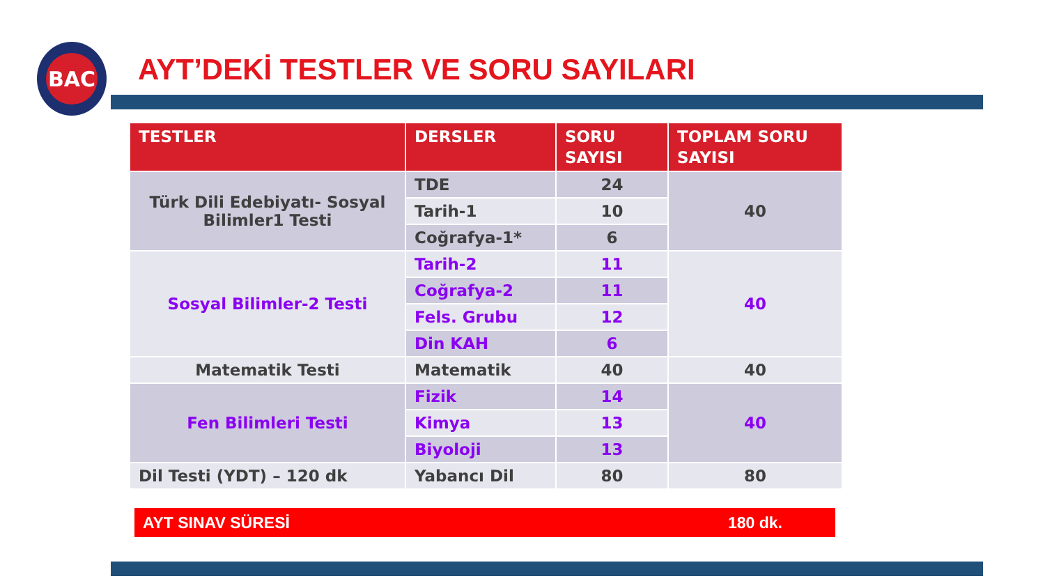BAC
AYT’DEKİ TESTLER VE SORU SAYILARI
| TESTLER | DERSLER | SORU SAYISI | TOPLAM SORU SAYISI |
| --- | --- | --- | --- |
| Türk Dili Edebiyatı- Sosyal Bilimler1 Testi | TDE | 24 | 40 |
| | Tarih-1 | 10 | |
| | Coğrafya-1* | 6 | |
| Sosyal Bilimler-2 Testi | Tarih-2 | 11 | 40 |
| | Coğrafya-2 | 11 | |
| | Fels. Grubu | 12 | |
| | Din KAH | 6 | |
| Matematik Testi | Matematik | 40 | 40 |
| Fen Bilimleri Testi | Fizik | 14 | 40 |
| | Kimya | 13 | |
| | Biyoloji | 13 | |
| Dil Testi (YDT) – 120 dk | Yabancı Dil | 80 | 80 |
AYT SINAV SÜRESİ 180 dk.